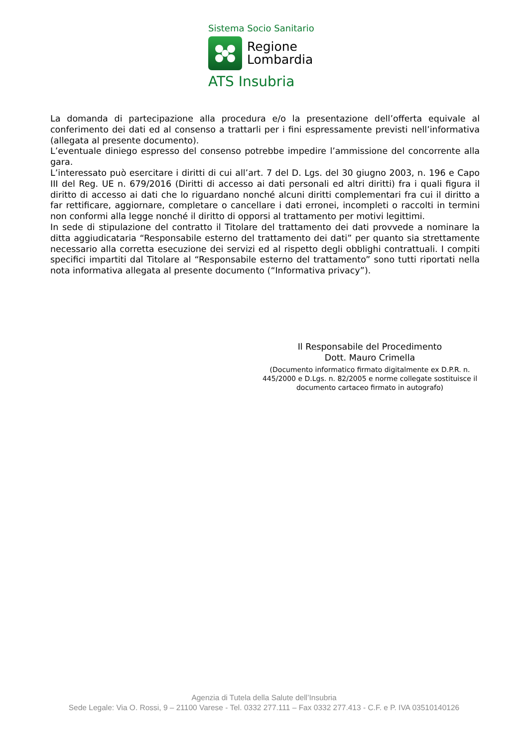Sistema Socio Sanitario
Regione
Lombardia
ATS Insubria
La domanda di partecipazione alla procedura e/o la presentazione dell’offerta equivale al conferimento dei dati ed al consenso a trattarli per i fini espressamente previsti nell’informativa (allegata al presente documento).
L’eventuale diniego espresso del consenso potrebbe impedire l’ammissione del concorrente alla gara.
L’interessato può esercitare i diritti di cui all’art. 7 del D. Lgs. del 30 giugno 2003, n. 196 e Capo III del Reg. UE n. 679/2016 (Diritti di accesso ai dati personali ed altri diritti) fra i quali figura il diritto di accesso ai dati che lo riguardano nonché alcuni diritti complementari fra cui il diritto a far rettificare, aggiornare, completare o cancellare i dati erronei, incompleti o raccolti in termini non conformi alla legge nonché il diritto di opporsi al trattamento per motivi legittimi.
In sede di stipulazione del contratto il Titolare del trattamento dei dati provvede a nominare la ditta aggiudicataria “Responsabile esterno del trattamento dei dati” per quanto sia strettamente necessario alla corretta esecuzione dei servizi ed al rispetto degli obblighi contrattuali. I compiti specifici impartiti dal Titolare al “Responsabile esterno del trattamento” sono tutti riportati nella nota informativa allegata al presente documento (“Informativa privacy”).
Il Responsabile del Procedimento
Dott. Mauro Crimella
(Documento informatico firmato digitalmente ex D.P.R. n. 445/2000 e D.Lgs. n. 82/2005 e norme collegate sostituisce il documento cartaceo firmato in autografo)
Agenzia di Tutela della Salute dell’Insubria
Sede Legale: Via O. Rossi, 9 – 21100 Varese - Tel. 0332 277.111 – Fax 0332 277.413 - C.F. e P. IVA 03510140126